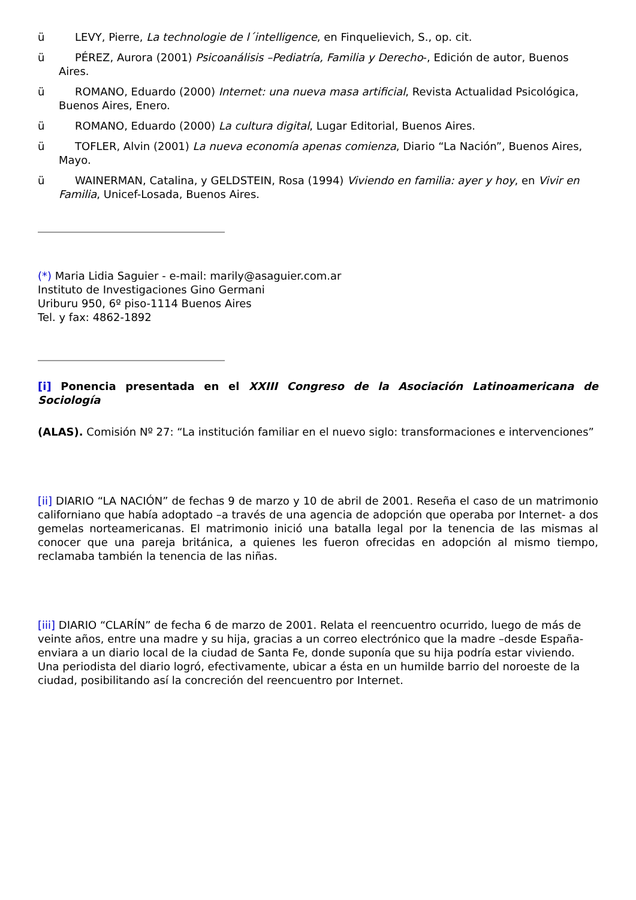ü LEVY, Pierre, La technologie de l´intelligence, en Finquelievich, S., op. cit.
ü PÉREZ, Aurora (2001) Psicoanálisis –Pediatría, Familia y Derecho-, Edición de autor, Buenos Aires.
ü ROMANO, Eduardo (2000) Internet: una nueva masa artificial, Revista Actualidad Psicológica, Buenos Aires, Enero.
ü ROMANO, Eduardo (2000) La cultura digital, Lugar Editorial, Buenos Aires.
ü TOFLER, Alvin (2001) La nueva economía apenas comienza, Diario “La Nación”, Buenos Aires, Mayo.
ü WAINERMAN, Catalina, y GELDSTEIN, Rosa (1994) Viviendo en familia: ayer y hoy, en Vivir en Familia, Unicef-Losada, Buenos Aires.
(*) Maria Lidia Saguier - e-mail: marily@asaguier.com.ar
Instituto de Investigaciones Gino Germani
Uriburu 950, 6º piso-1114 Buenos Aires
Tel. y fax: 4862-1892
[i] Ponencia presentada en el XXIII Congreso de la Asociación Latinoamericana de Sociología
(ALAS). Comisión Nº 27: “La institución familiar en el nuevo siglo: transformaciones e intervenciones”
[ii] DIARIO “LA NACIÓN” de fechas 9 de marzo y 10 de abril de 2001. Reseña el caso de un matrimonio californiano que había adoptado –a través de una agencia de adopción que operaba por Internet- a dos gemelas norteamericanas. El matrimonio inició una batalla legal por la tenencia de las mismas al conocer que una pareja británica, a quienes les fueron ofrecidas en adopción al mismo tiempo, reclamaba también la tenencia de las niñas.
[iii] DIARIO “CLARÍN” de fecha 6 de marzo de 2001. Relata el reencuentro ocurrido, luego de más de veinte años, entre una madre y su hija, gracias a un correo electrónico que la madre –desde España- enviara a un diario local de la ciudad de Santa Fe, donde suponía que su hija podría estar viviendo. Una periodista del diario logró, efectivamente, ubicar a ésta en un humilde barrio del noroeste de la ciudad, posibilitando así la concreción del reencuentro por Internet.